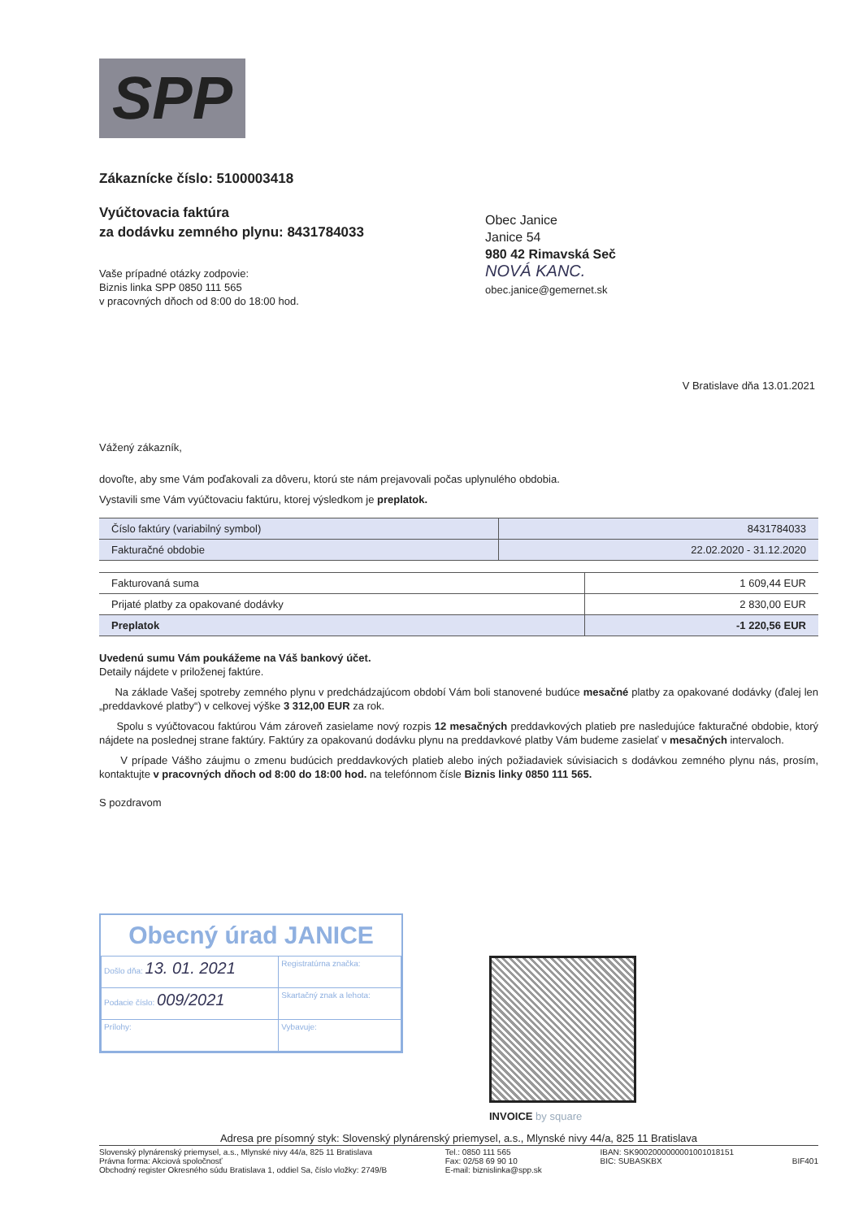SPP
Zákaznícke číslo: 5100003418
Vyúčtovacia faktúra
za dodávku zemného plynu: 8431784033
Vaše prípadné otázky zodpovie:
Biznis linka SPP 0850 111 565
v pracovných dňoch od 8:00 do 18:00 hod.
Obec Janice
Janice 54
980 42 Rimavská Seč
NOVÁ KANC.
obec.janice@gemernet.sk
V Bratislave dňa 13.01.2021
Vážený zákazník,
dovoľte, aby sme Vám poďakovali za dôveru, ktorú ste nám prejavovali počas uplynulého obdobia.
Vystavili sme Vám vyúčtovaciu faktúru, ktorej výsledkom je preplatok.
| Číslo faktúry (variabilný symbol) | 8431784033 |
| Fakturačné obdobie | 22.02.2020 - 31.12.2020 |
| Fakturovaná suma | 1 609,44 EUR |
| Prijaté platby za opakované dodávky | 2 830,00 EUR |
| Preplatok | -1 220,56 EUR |
Uvedenú sumu Vám poukážeme na Váš bankový účet.
Detaily nájdete v priloženej faktúre.
Na základe Vašej spotreby zemného plynu v predchádzajúcom období Vám boli stanovené budúce mesačné platby za opakované dodávky (ďalej len „preddavkové platby“) v celkovej výške 3 312,00 EUR za rok.
Spolu s vyúčtovacou faktúrou Vám zároveň zasielame nový rozpis 12 mesačných preddavkových platieb pre nasledujúce fakturačné obdobie, ktorý nájdete na poslednej strane faktúry. Faktúry za opakovanú dodávku plynu na preddavkové platby Vám budeme zasielať v mesačných intervaloch.
V prípade Vášho záujmu o zmenu budúcich preddavkových platieb alebo iných požiadaviek súvisiacich s dodávkou zemného plynu nás, prosím, kontaktujte v pracovných dňoch od 8:00 do 18:00 hod. na telefónnom čísle Biznis linky 0850 111 565.
S pozdravom
Obecný úrad JANICE
| Došlo dňa: 13. 01. 2021 | | Registratúrna značka: |
| Podacie číslo: 009/2021 | | Skartačný znak a lehota: |
| Prílohy: | Vybavuje: | |
INVOICE by square
Adresa pre písomný styk: Slovenský plynárenský priemysel, a.s., Mlynské nivy 44/a, 825 11 Bratislava
Slovenský plynárenský priemysel, a.s., Mlynské nivy 44/a, 825 11 Bratislava
Právna forma: Akciová spoločnosť
Obchodný register Okresného súdu Bratislava 1, oddiel Sa, číslo vložky: 2749/B
Tel.: 0850 111 565
Fax: 02/58 69 90 10
E-mail: biznislinka@spp.sk
IBAN: SK9002000000001001018151
BIC: SUBASKBX
BIF401